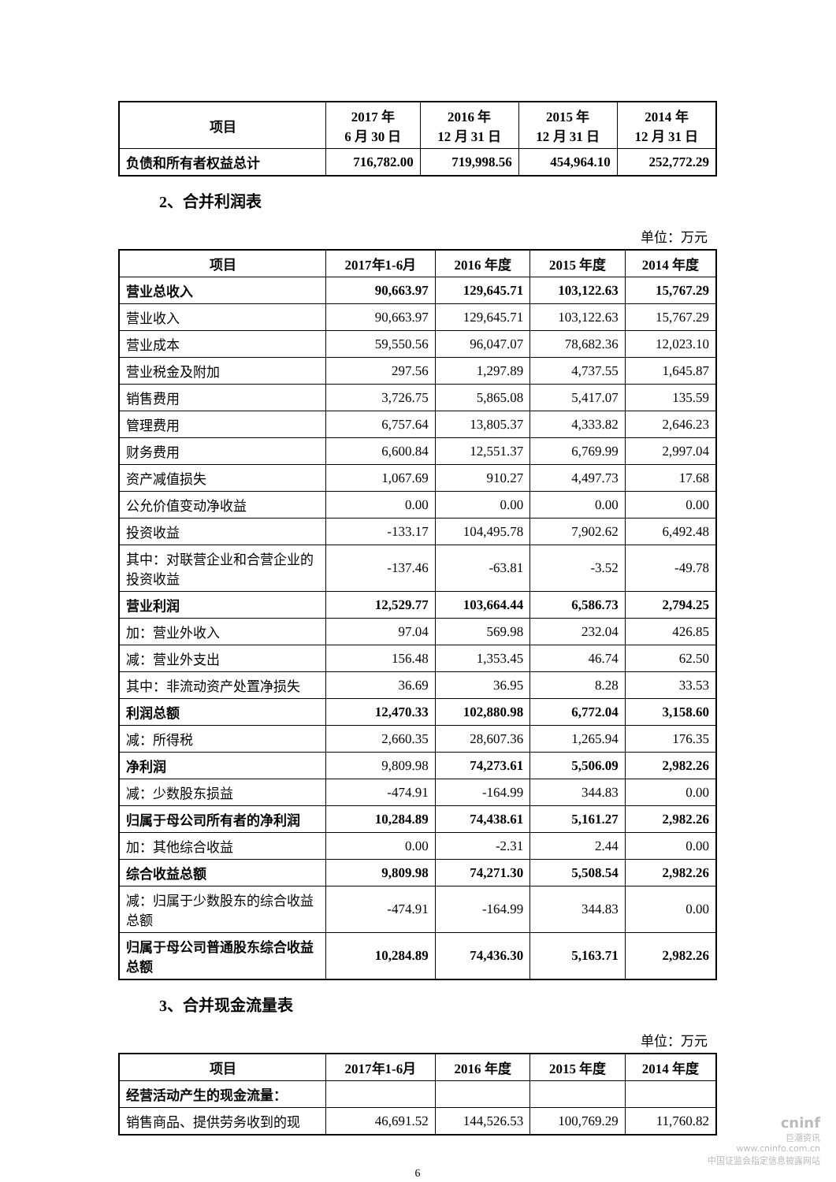| 项目 | 2017 年 6 月 30 日 | 2016 年 12 月 31 日 | 2015 年 12 月 31 日 | 2014 年 12 月 31 日 |
| --- | --- | --- | --- | --- |
| 负债和所有者权益总计 | 716,782.00 | 719,998.56 | 454,964.10 | 252,772.29 |
2、合并利润表
单位：万元
| 项目 | 2017年1-6月 | 2016 年度 | 2015 年度 | 2014 年度 |
| --- | --- | --- | --- | --- |
| 营业总收入 | 90,663.97 | 129,645.71 | 103,122.63 | 15,767.29 |
| 营业收入 | 90,663.97 | 129,645.71 | 103,122.63 | 15,767.29 |
| 营业成本 | 59,550.56 | 96,047.07 | 78,682.36 | 12,023.10 |
| 营业税金及附加 | 297.56 | 1,297.89 | 4,737.55 | 1,645.87 |
| 销售费用 | 3,726.75 | 5,865.08 | 5,417.07 | 135.59 |
| 管理费用 | 6,757.64 | 13,805.37 | 4,333.82 | 2,646.23 |
| 财务费用 | 6,600.84 | 12,551.37 | 6,769.99 | 2,997.04 |
| 资产减值损失 | 1,067.69 | 910.27 | 4,497.73 | 17.68 |
| 公允价值变动净收益 | 0.00 | 0.00 | 0.00 | 0.00 |
| 投资收益 | -133.17 | 104,495.78 | 7,902.62 | 6,492.48 |
| 其中：对联营企业和合营企业的投资收益 | -137.46 | -63.81 | -3.52 | -49.78 |
| 营业利润 | 12,529.77 | 103,664.44 | 6,586.73 | 2,794.25 |
| 加：营业外收入 | 97.04 | 569.98 | 232.04 | 426.85 |
| 减：营业外支出 | 156.48 | 1,353.45 | 46.74 | 62.50 |
| 其中：非流动资产处置净损失 | 36.69 | 36.95 | 8.28 | 33.53 |
| 利润总额 | 12,470.33 | 102,880.98 | 6,772.04 | 3,158.60 |
| 减：所得税 | 2,660.35 | 28,607.36 | 1,265.94 | 176.35 |
| 净利润 | 9,809.98 | 74,273.61 | 5,506.09 | 2,982.26 |
| 减：少数股东损益 | -474.91 | -164.99 | 344.83 | 0.00 |
| 归属于母公司所有者的净利润 | 10,284.89 | 74,438.61 | 5,161.27 | 2,982.26 |
| 加：其他综合收益 | 0.00 | -2.31 | 2.44 | 0.00 |
| 综合收益总额 | 9,809.98 | 74,271.30 | 5,508.54 | 2,982.26 |
| 减：归属于少数股东的综合收益总额 | -474.91 | -164.99 | 344.83 | 0.00 |
| 归属于母公司普通股东综合收益总额 | 10,284.89 | 74,436.30 | 5,163.71 | 2,982.26 |
3、合并现金流量表
单位：万元
| 项目 | 2017年1-6月 | 2016 年度 | 2015 年度 | 2014 年度 |
| --- | --- | --- | --- | --- |
| 经营活动产生的现金流量： | | | | |
| 销售商品、提供劳务收到的现 | 46,691.52 | 144,526.53 | 100,769.29 | 11,760.82 |
6
cninf
巨潮资讯
www.cninfo.com.cn
中国证监会指定信息披露网站